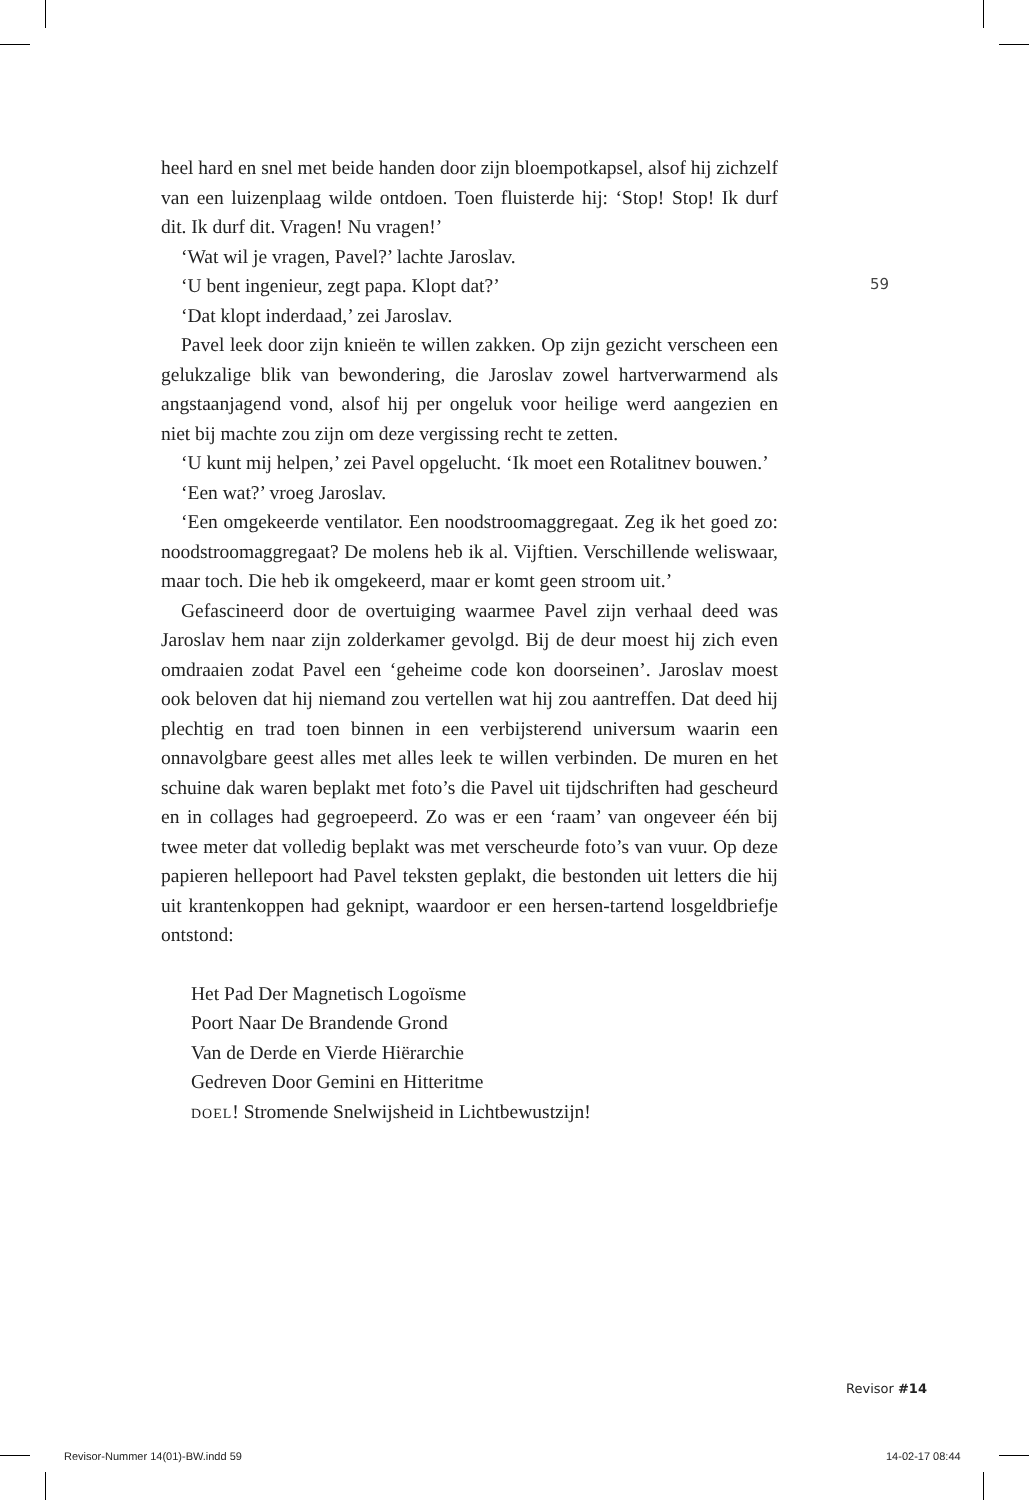heel hard en snel met beide handen door zijn bloempotkapsel, alsof hij zichzelf van een luizenplaag wilde ontdoen. Toen fluisterde hij: ‘Stop! Stop! Ik durf dit. Ik durf dit. Vragen! Nu vragen!’
‘Wat wil je vragen, Pavel?’ lachte Jaroslav.
‘U bent ingenieur, zegt papa. Klopt dat?’
‘Dat klopt inderdaad,’ zei Jaroslav.
Pavel leek door zijn knieën te willen zakken. Op zijn gezicht verscheen een gelukzalige blik van bewondering, die Jaroslav zowel hartverwarmend als angstaanjagend vond, alsof hij per ongeluk voor heilige werd aangezien en niet bij machte zou zijn om deze vergissing recht te zetten.
‘U kunt mij helpen,’ zei Pavel opgelucht. ‘Ik moet een Rotalitnev bouwen.’
‘Een wat?’ vroeg Jaroslav.
‘Een omgekeerde ventilator. Een noodstroomaggregaat. Zeg ik het goed zo: noodstroomaggregaat? De molens heb ik al. Vijftien. Verschillende weliswaar, maar toch. Die heb ik omgekeerd, maar er komt geen stroom uit.’
Gefascineerd door de overtuiging waarmee Pavel zijn verhaal deed was Jaroslav hem naar zijn zolderkamer gevolgd. Bij de deur moest hij zich even omdraaien zodat Pavel een ‘geheime code kon doorseinen’. Jaroslav moest ook beloven dat hij niemand zou vertellen wat hij zou aantreffen. Dat deed hij plechtig en trad toen binnen in een verbijsterend universum waarin een onnavolgbare geest alles met alles leek te willen verbinden. De muren en het schuine dak waren beplakt met foto’s die Pavel uit tijdschriften had gescheurd en in collages had gegroepeerd. Zo was er een ‘raam’ van ongeveer één bij twee meter dat volledig beplakt was met verscheurde foto’s van vuur. Op deze papieren hellepoort had Pavel teksten geplakt, die bestonden uit letters die hij uit krantenkoppen had geknipt, waardoor er een hersen-tartend losgeldbriefje ontstond:
Het Pad Der Magnetisch Logoïsme
Poort Naar De Brandende Grond
Van de Derde en Vierde Hiërarchie
Gedreven Door Gemini en Hitteritme
DOEL! Stromende Snelwijsheid in Lichtbewustzijn!
59
Revisor #14
Revisor-Nummer 14(01)-BW.indd 59
14-02-17 08:44